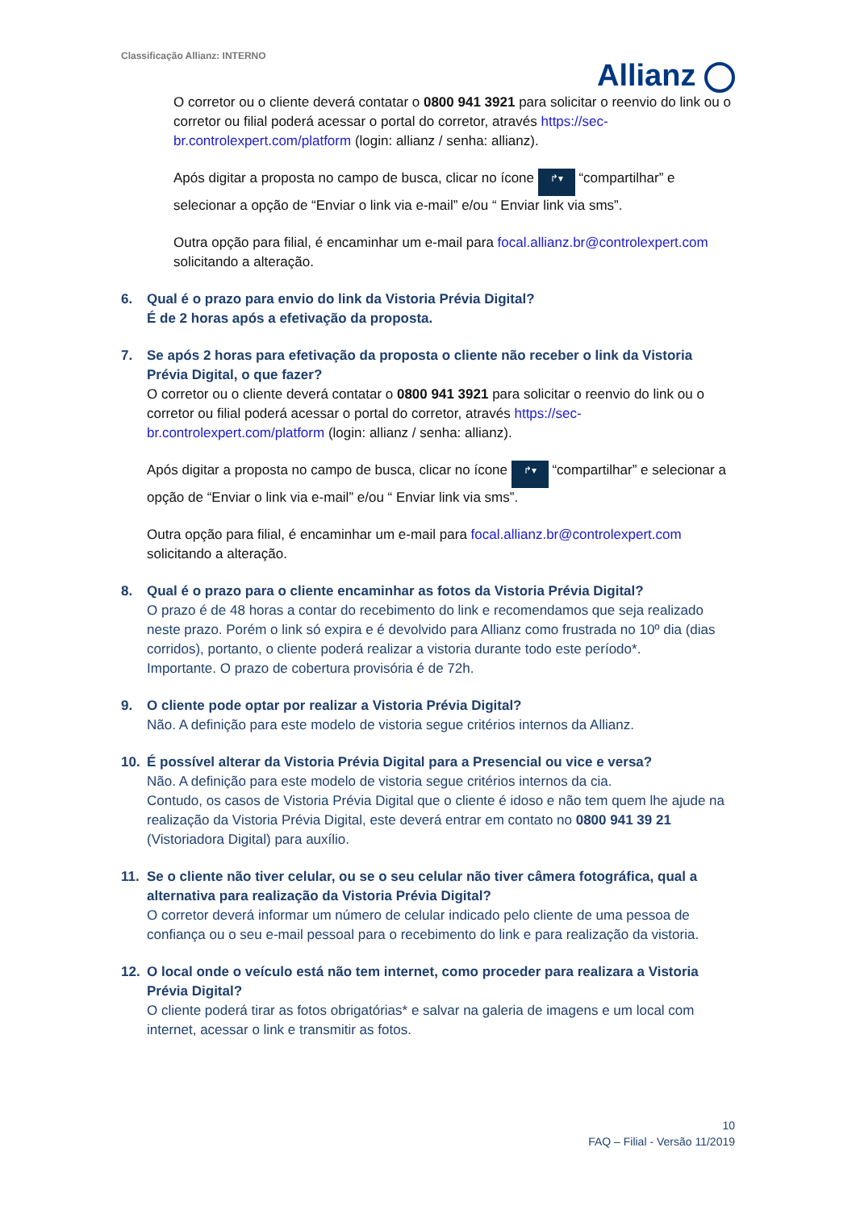Classificação Allianz: INTERNO
Allianz
O corretor ou o cliente deverá contatar o 0800 941 3921 para solicitar o reenvio do link ou o corretor ou filial poderá acessar o portal do corretor, através https://sec-br.controlexpert.com/platform (login: allianz / senha: allianz).
Após digitar a proposta no campo de busca, clicar no ícone ↱▾ “compartilhar” e selecionar a opção de “Enviar o link via e-mail” e/ou “ Enviar link via sms”.
Outra opção para filial, é encaminhar um e-mail para focal.allianz.br@controlexpert.com solicitando a alteração.
6. Qual é o prazo para envio do link da Vistoria Prévia Digital?
É de 2 horas após a efetivação da proposta.
7. Se após 2 horas para efetivação da proposta o cliente não receber o link da Vistoria Prévia Digital, o que fazer?
O corretor ou o cliente deverá contatar o 0800 941 3921 para solicitar o reenvio do link ou o corretor ou filial poderá acessar o portal do corretor, através https://sec-br.controlexpert.com/platform (login: allianz / senha: allianz).
Após digitar a proposta no campo de busca, clicar no ícone ↱▾ “compartilhar” e selecionar a opção de “Enviar o link via e-mail” e/ou “ Enviar link via sms”.
Outra opção para filial, é encaminhar um e-mail para focal.allianz.br@controlexpert.com solicitando a alteração.
8. Qual é o prazo para o cliente encaminhar as fotos da Vistoria Prévia Digital?
O prazo é de 48 horas a contar do recebimento do link e recomendamos que seja realizado neste prazo. Porém o link só expira e é devolvido para Allianz como frustrada no 10º dia (dias corridos), portanto, o cliente poderá realizar a vistoria durante todo este período*.
Importante. O prazo de cobertura provisória é de 72h.
9. O cliente pode optar por realizar a Vistoria Prévia Digital?
Não. A definição para este modelo de vistoria segue critérios internos da Allianz.
10. É possível alterar da Vistoria Prévia Digital para a Presencial ou vice e versa?
Não. A definição para este modelo de vistoria segue critérios internos da cia.
Contudo, os casos de Vistoria Prévia Digital que o cliente é idoso e não tem quem lhe ajude na realização da Vistoria Prévia Digital, este deverá entrar em contato no 0800 941 39 21 (Vistoriadora Digital) para auxílio.
11. Se o cliente não tiver celular, ou se o seu celular não tiver câmera fotográfica, qual a alternativa para realização da Vistoria Prévia Digital?
O corretor deverá informar um número de celular indicado pelo cliente de uma pessoa de confiança ou o seu e-mail pessoal para o recebimento do link e para realização da vistoria.
12. O local onde o veículo está não tem internet, como proceder para realizara a Vistoria Prévia Digital?
O cliente poderá tirar as fotos obrigatórias* e salvar na galeria de imagens e um local com internet, acessar o link e transmitir as fotos.
10
FAQ – Filial - Versão 11/2019